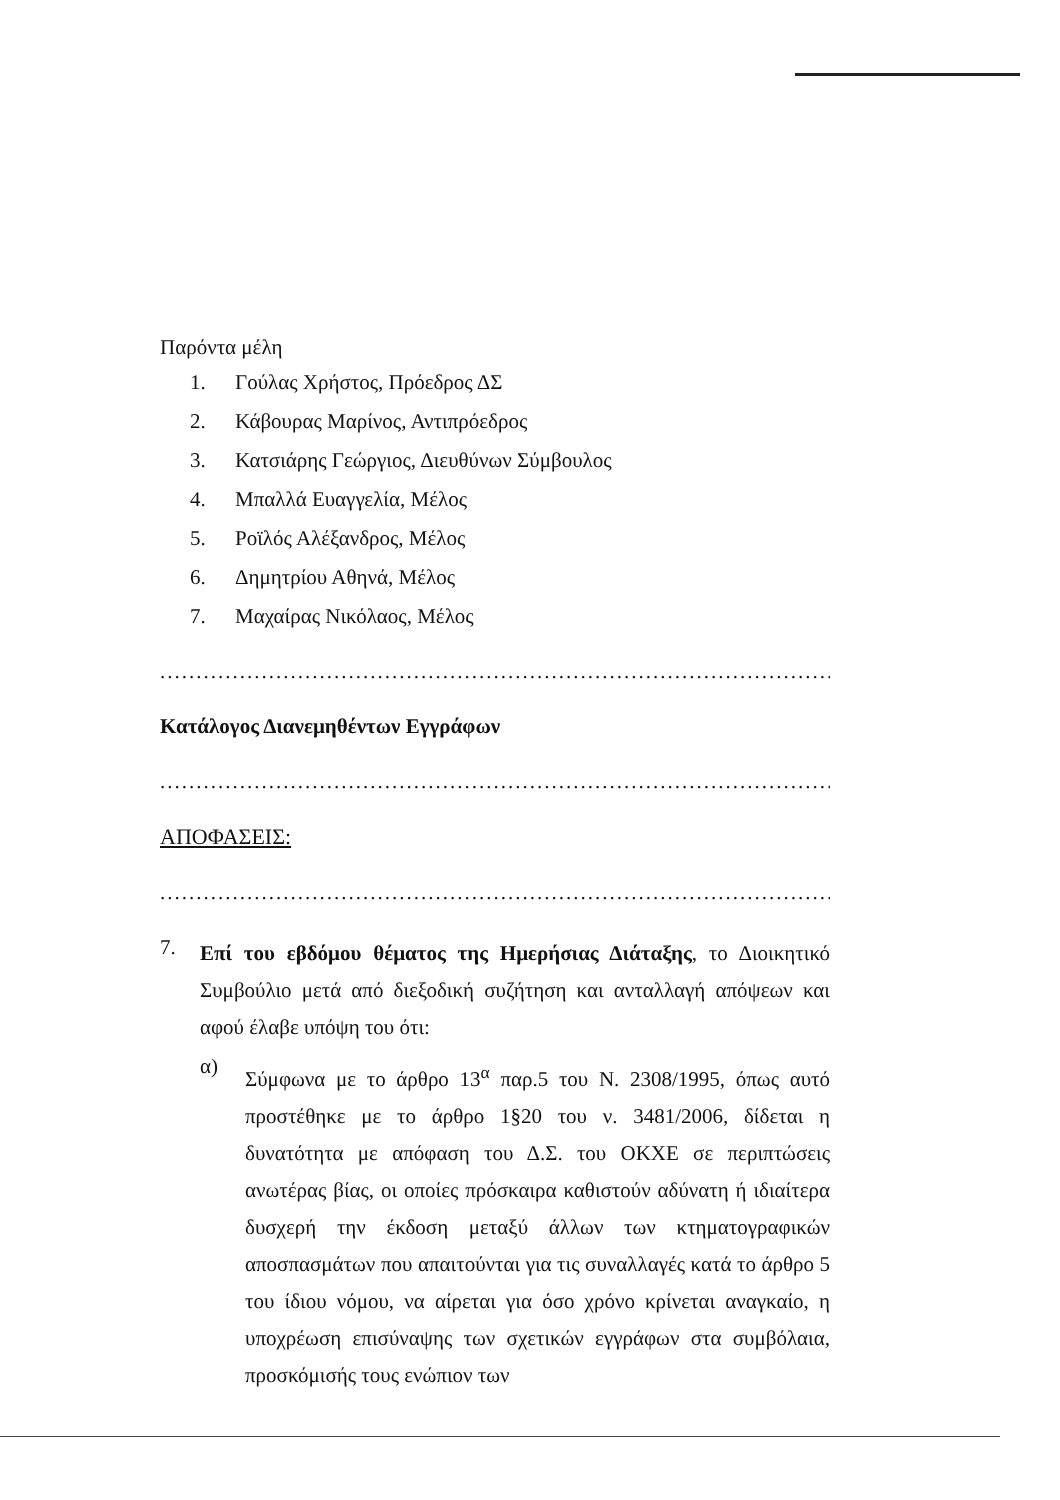Παρόντα μέλη
1. Γούλας Χρήστος, Πρόεδρος ΔΣ
2. Κάβουρας Μαρίνος, Αντιπρόεδρος
3. Κατσιάρης Γεώργιος, Διευθύνων Σύμβουλος
4. Μπαλλά Ευαγγελία, Μέλος
5. Ροϊλός Αλέξανδρος, Μέλος
6. Δημητρίου Αθηνά, Μέλος
7. Μαχαίρας Νικόλαος, Μέλος
..............................................................................................
Κατάλογος Διανεμηθέντων Εγγράφων
..............................................................................................
ΑΠΟΦΑΣΕΙΣ:
..............................................................................................
7.
Επί του εβδόμου θέματος της Ημερήσιας Διάταξης, το Διοικητικό Συμβούλιο μετά από διεξοδική συζήτηση και ανταλλαγή απόψεων και αφού έλαβε υπόψη του ότι:
α)
Σύμφωνα με το άρθρο 13<sup>α</sup> παρ.5 του Ν. 2308/1995, όπως αυτό προστέθηκε με το άρθρο 1§20 του ν. 3481/2006, δίδεται η δυνατότητα με απόφαση του Δ.Σ. του ΟΚΧΕ σε περιπτώσεις ανωτέρας βίας, οι οποίες πρόσκαιρα καθιστούν αδύνατη ή ιδιαίτερα δυσχερή την έκδοση μεταξύ άλλων των κτηματογραφικών αποσπασμάτων που απαιτούνται για τις συναλλαγές κατά το άρθρο 5 του ίδιου νόμου, να αίρεται για όσο χρόνο κρίνεται αναγκαίο, η υποχρέωση επισύναψης των σχετικών εγγράφων στα συμβόλαια, προσκόμισής τους ενώπιον των